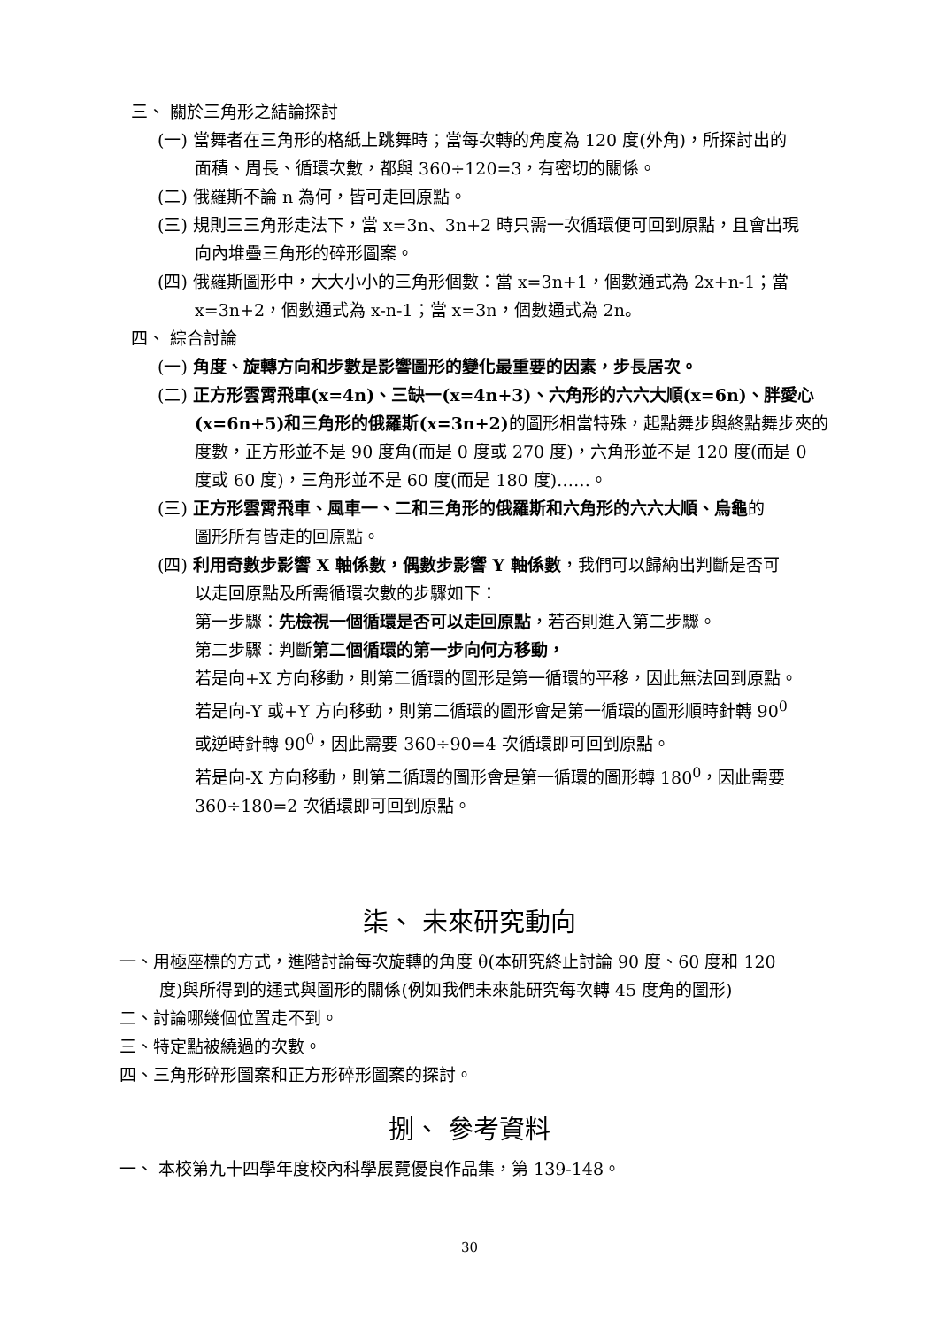三、 關於三角形之結論探討
(一) 當舞者在三角形的格紙上跳舞時；當每次轉的角度為 120 度(外角)，所探討出的
面積、周長、循環次數，都與 360÷120=3，有密切的關係。
(二) 俄羅斯不論 n 為何，皆可走回原點。
(三) 規則三三角形走法下，當 x=3n、3n+2 時只需一次循環便可回到原點，且會出現
向內堆疊三角形的碎形圖案。
(四) 俄羅斯圖形中，大大小小的三角形個數：當 x=3n+1，個數通式為 2x+n-1；當
x=3n+2，個數通式為 x-n-1；當 x=3n，個數通式為 2n。
四、 綜合討論
(一) 角度、旋轉方向和步數是影響圖形的變化最重要的因素，步長居次。
(二) 正方形雲霄飛車(x=4n)、三缺一(x=4n+3)、六角形的六六大順(x=6n)、胖愛心
(x=6n+5)和三角形的俄羅斯(x=3n+2) 的圖形相當特殊，起點舞步與終點舞步夾的
度數，正方形並不是 90 度角(而是 0 度或 270 度)，六角形並不是 120 度(而是 0
度或 60 度)，三角形並不是 60 度(而是 180 度)……。
(三) 正方形雲霄飛車、風車一、二和三角形的俄羅斯和六角形的六六大順、烏龜的
圖形所有皆走的回原點。
(四) 利用奇數步影響 X 軸係數，偶數步影響 Y 軸係數，我們可以歸納出判斷是否可
以走回原點及所需循環次數的步驟如下：
第一步驟：先檢視一個循環是否可以走回原點，若否則進入第二步驟。
第二步驟：判斷第二個循環的第一步向何方移動，
若是向+X 方向移動，則第二循環的圖形是第一循環的平移，因此無法回到原點。
若是向-Y 或+Y 方向移動，則第二循環的圖形會是第一循環的圖形順時針轉 90<sup>0</sup>
或逆時針轉 90<sup>0</sup>，因此需要 360÷90=4 次循環即可回到原點。
若是向-X 方向移動，則第二循環的圖形會是第一循環的圖形轉 180<sup>0</sup>，因此需要
360÷180=2 次循環即可回到原點。
柒、 未來研究動向
一、用極座標的方式，進階討論每次旋轉的角度 θ(本研究終止討論 90 度、60 度和 120
度)與所得到的通式與圖形的關係(例如我們未來能研究每次轉 45 度角的圖形)
二、討論哪幾個位置走不到。
三、特定點被繞過的次數。
四、三角形碎形圖案和正方形碎形圖案的探討。
捌、 參考資料
一、 本校第九十四學年度校內科學展覽優良作品集，第 139-148。
30